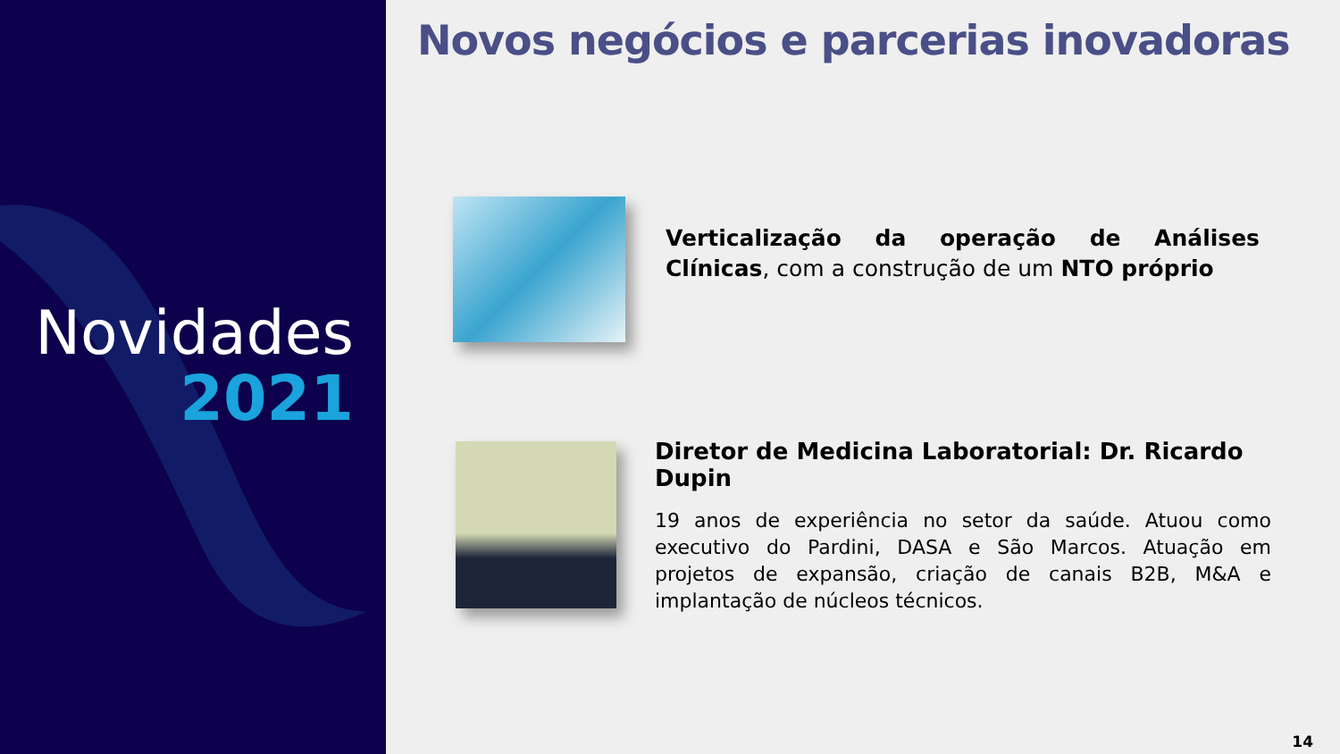Novidades
2021
Novos negócios e parcerias inovadoras
Verticalização da operação de Análises Clínicas, com a construção de um NTO próprio
Diretor de Medicina Laboratorial: Dr. Ricardo Dupin
19 anos de experiência no setor da saúde. Atuou como executivo do Pardini, DASA e São Marcos. Atuação em projetos de expansão, criação de canais B2B, M&A e implantação de núcleos técnicos.
14